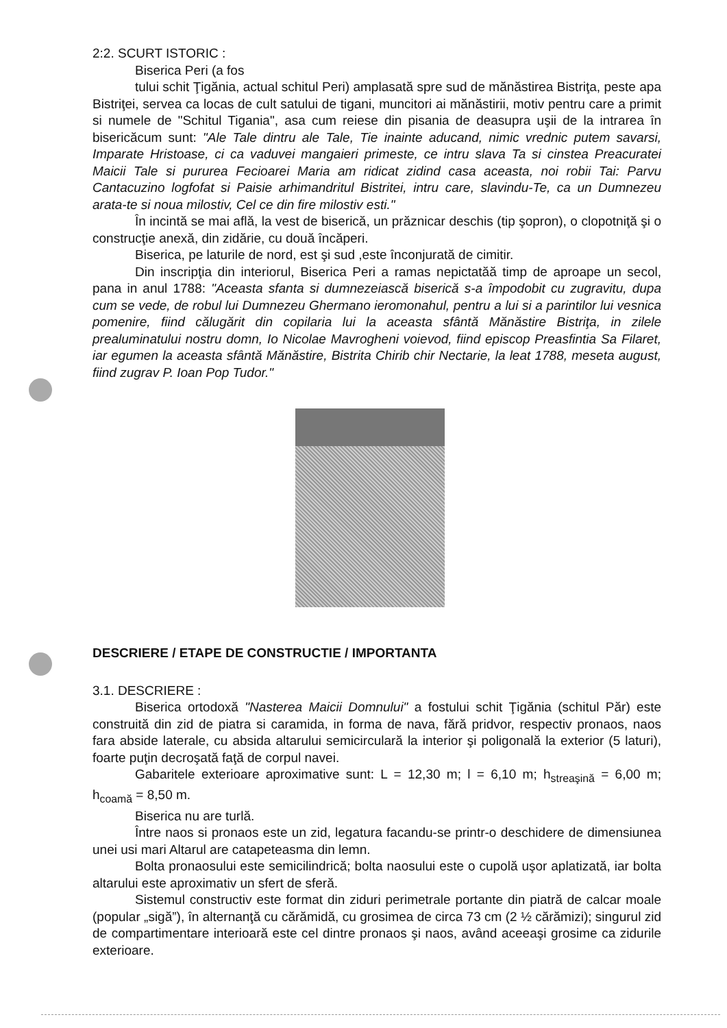2:2. SCURT ISTORIC :
Biserica Peri (a fos
tului schit Ţigănia, actual schitul Peri) amplasată spre sud de mănăstirea Bistriţa, peste apa Bistriţei, servea ca locas de cult satului de tigani, muncitori ai mănăstirii, motiv pentru care a primit si numele de "Schitul Tigania", asa cum reiese din pisania de deasupra uşii de la intrarea în bisericăcum sunt: "Ale Tale dintru ale Tale, Tie inainte aducand, nimic vrednic putem savarsi, Imparate Hristoase, ci ca vaduvei mangaieri primeste, ce intru slava Ta si cinstea Preacuratei Maicii Tale si pururea Fecioarei Maria am ridicat zidind casa aceasta, noi robii Tai: Parvu Cantacuzino logfofat si Paisie arhimandritul Bistritei, intru care, slavindu-Te, ca un Dumnezeu arata-te si noua milostiv, Cel ce din fire milostiv esti."
În incintă se mai află, la vest de biserică, un prăznicar deschis (tip şopron), o clopotniţă şi o construcţie anexă, din zidărie, cu două încăperi.
Biserica, pe laturile de nord, est şi sud ,este înconjurată de cimitir.
Din inscripţia din interiorul, Biserica Peri a ramas nepictatăă timp de aproape un secol, pana in anul 1788: "Aceasta sfanta si dumnezeiască biserică s-a împodobit cu zugravitu, dupa cum se vede, de robul lui Dumnezeu Ghermano ieromonahul, pentru a lui si a parintilor lui vesnica pomenire, fiind călugărit din copilaria lui la aceasta sfântă Mănăstire Bistriţa, in zilele prealuminatului nostru domn, Io Nicolae Mavrogheni voievod, fiind episcop Preasfintia Sa Filaret, iar egumen la aceasta sfântă Mănăstire, Bistrita Chirib chir Nectarie, la leat 1788, meseta august, fiind zugrav P. Ioan Pop Tudor."
DESCRIERE / ETAPE DE CONSTRUCTIE / IMPORTANTA
3.1. DESCRIERE :
Biserica ortodoxă "Nasterea Maicii Domnului" a fostului schit Ţigănia (schitul Păr) este construită din zid de piatra si caramida, in forma de nava, fără pridvor, respectiv pronaos, naos fara abside laterale, cu absida altarului semicirculară la interior şi poligonală la exterior (5 laturi), foarte puţin decroşată faţă de corpul navei.
Gabaritele exterioare aproximative sunt: L = 12,30 m; l = 6,10 m; h<sub>streaşină</sub> = 6,00 m; h<sub>coamă</sub> = 8,50 m.
Biserica nu are turlă.
Între naos si pronaos este un zid, legatura facandu-se printr-o deschidere de dimensiunea unei usi mari Altarul are catapeteasma din lemn.
Bolta pronaosului este semicilindrică; bolta naosului este o cupolă uşor aplatizată, iar bolta altarului este aproximativ un sfert de sferă.
Sistemul constructiv este format din ziduri perimetrale portante din piatră de calcar moale (popular „sigă”), în alternanţă cu cărămidă, cu grosimea de circa 73 cm (2 ½ cărămizi); singurul zid de compartimentare interioară este cel dintre pronaos şi naos, având aceeaşi grosime ca zidurile exterioare.